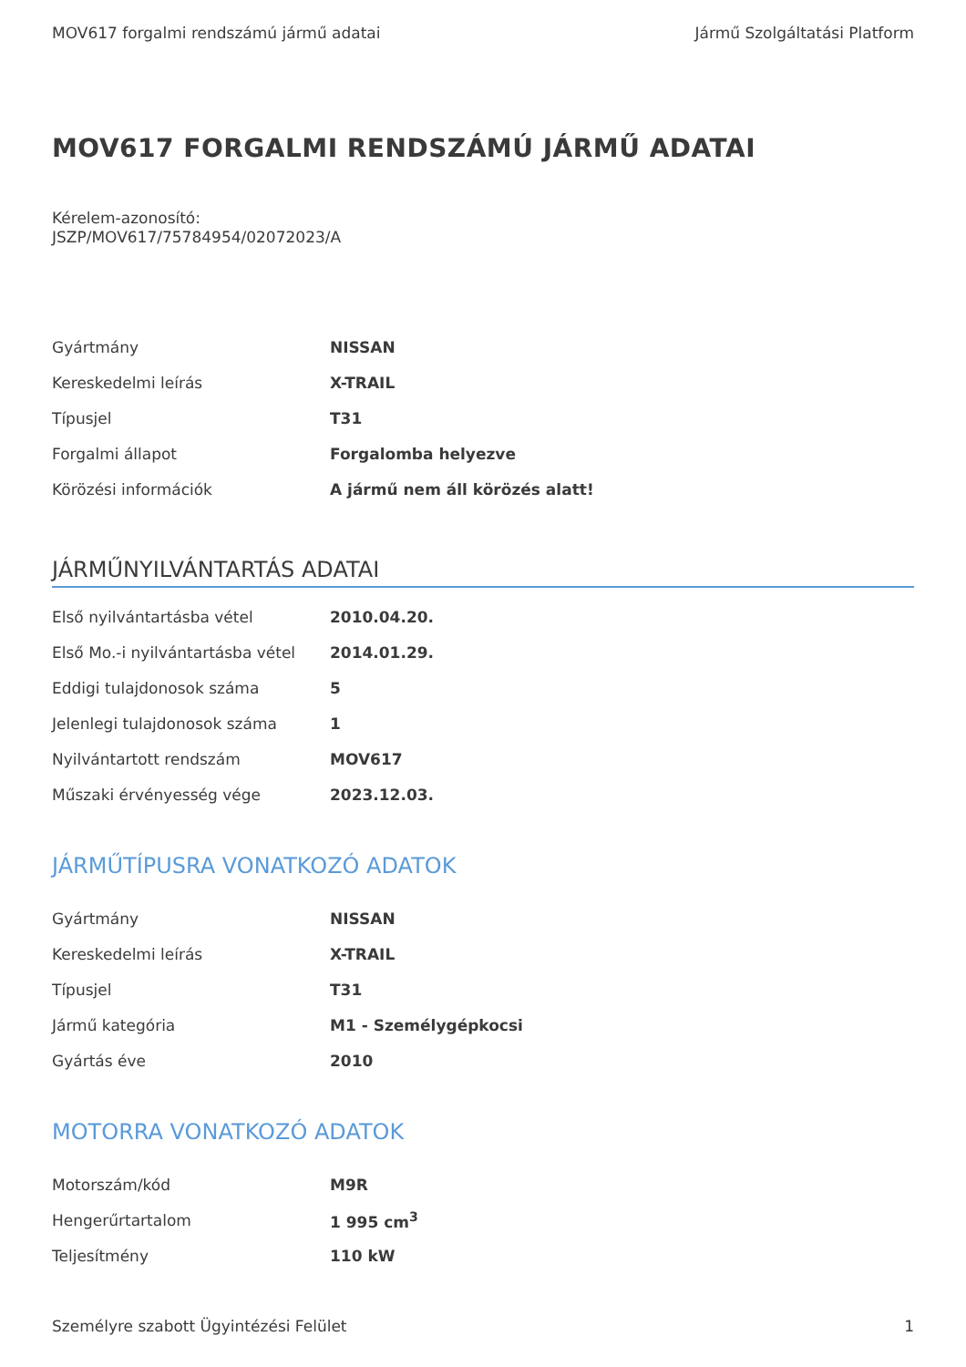MOV617 forgalmi rendszámú jármű adatai Jármű Szolgáltatási Platform
MOV617 FORGALMI RENDSZÁMÚ JÁRMŰ ADATAI
Kérelem-azonosító:
JSZP/MOV617/75784954/02072023/A
| Gyártmány | NISSAN |
| Kereskedelmi leírás | X-TRAIL |
| Típusjel | T31 |
| Forgalmi állapot | Forgalomba helyezve |
| Körözési információk | A jármű nem áll körözés alatt! |
JÁRMŰNYILVÁNTARTÁS ADATAI
| Első nyilvántartásba vétel | 2010.04.20. |
| Első Mo.-i nyilvántartásba vétel | 2014.01.29. |
| Eddigi tulajdonosok száma | 5 |
| Jelenlegi tulajdonosok száma | 1 |
| Nyilvántartott rendszám | MOV617 |
| Műszaki érvényesség vége | 2023.12.03. |
JÁRMŰTÍPUSRA VONATKOZÓ ADATOK
| Gyártmány | NISSAN |
| Kereskedelmi leírás | X-TRAIL |
| Típusjel | T31 |
| Jármű kategória | M1 - Személygépkocsi |
| Gyártás éve | 2010 |
MOTORRA VONATKOZÓ ADATOK
| Motorszám/kód | M9R |
| Hengerűrtartalom | 1 995 cm<sup>3</sup> |
| Teljesítmény | 110 kW |
Személyre szabott Ügyintézési Felület 1